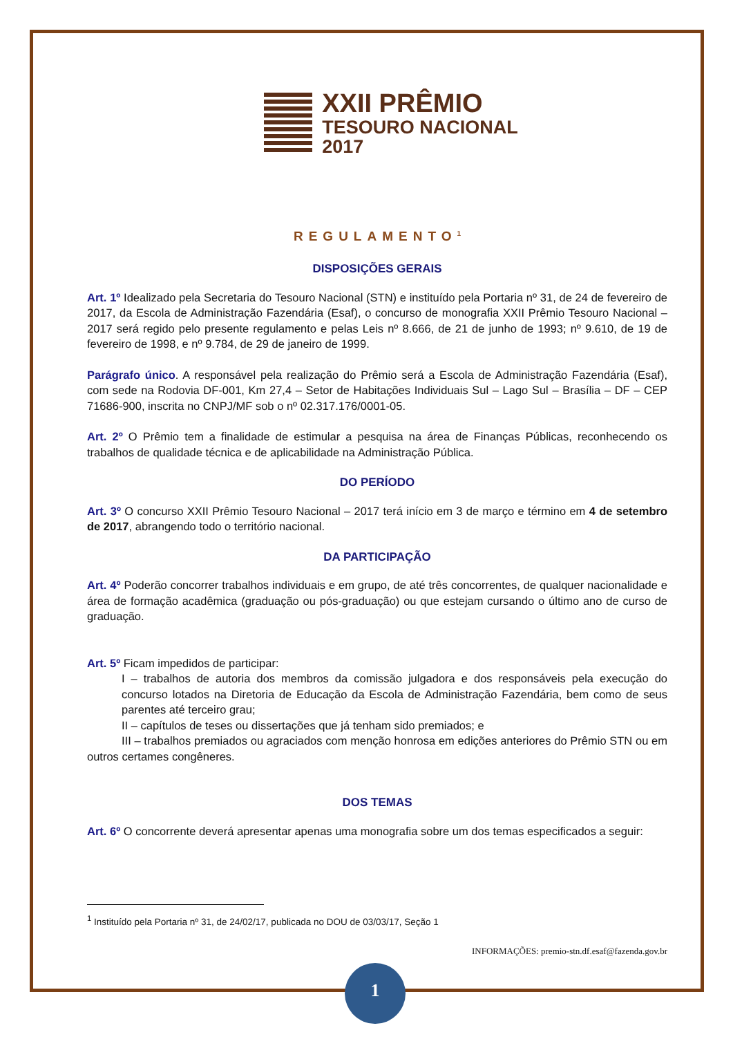XXII PRÊMIO
TESOURO NACIONAL
2017
REGULAMENTO<sup>1</sup>
DISPOSIÇÕES GERAIS
Art. 1º Idealizado pela Secretaria do Tesouro Nacional (STN) e instituído pela Portaria nº 31, de 24 de fevereiro de 2017, da Escola de Administração Fazendária (Esaf), o concurso de monografia XXII Prêmio Tesouro Nacional – 2017 será regido pelo presente regulamento e pelas Leis nº 8.666, de 21 de junho de 1993; nº 9.610, de 19 de fevereiro de 1998, e nº 9.784, de 29 de janeiro de 1999.
Parágrafo único. A responsável pela realização do Prêmio será a Escola de Administração Fazendária (Esaf), com sede na Rodovia DF-001, Km 27,4 – Setor de Habitações Individuais Sul – Lago Sul – Brasília – DF – CEP 71686-900, inscrita no CNPJ/MF sob o nº 02.317.176/0001-05.
Art. 2º O Prêmio tem a finalidade de estimular a pesquisa na área de Finanças Públicas, reconhecendo os trabalhos de qualidade técnica e de aplicabilidade na Administração Pública.
DO PERÍODO
Art. 3º O concurso XXII Prêmio Tesouro Nacional – 2017 terá início em 3 de março e término em 4 de setembro de 2017, abrangendo todo o território nacional.
DA PARTICIPAÇÃO
Art. 4º Poderão concorrer trabalhos individuais e em grupo, de até três concorrentes, de qualquer nacionalidade e área de formação acadêmica (graduação ou pós-graduação) ou que estejam cursando o último ano de curso de graduação.
Art. 5º Ficam impedidos de participar:
I – trabalhos de autoria dos membros da comissão julgadora e dos responsáveis pela execução do concurso lotados na Diretoria de Educação da Escola de Administração Fazendária, bem como de seus parentes até terceiro grau;
II – capítulos de teses ou dissertações que já tenham sido premiados; e
III – trabalhos premiados ou agraciados com menção honrosa em edições anteriores do Prêmio STN ou em outros certames congêneres.
DOS TEMAS
Art. 6º O concorrente deverá apresentar apenas uma monografia sobre um dos temas especificados a seguir:
<sup>1</sup> Instituído pela Portaria nº 31, de 24/02/17, publicada no DOU de 03/03/17, Seção 1
INFORMAÇÕES: premio-stn.df.esaf@fazenda.gov.br
1